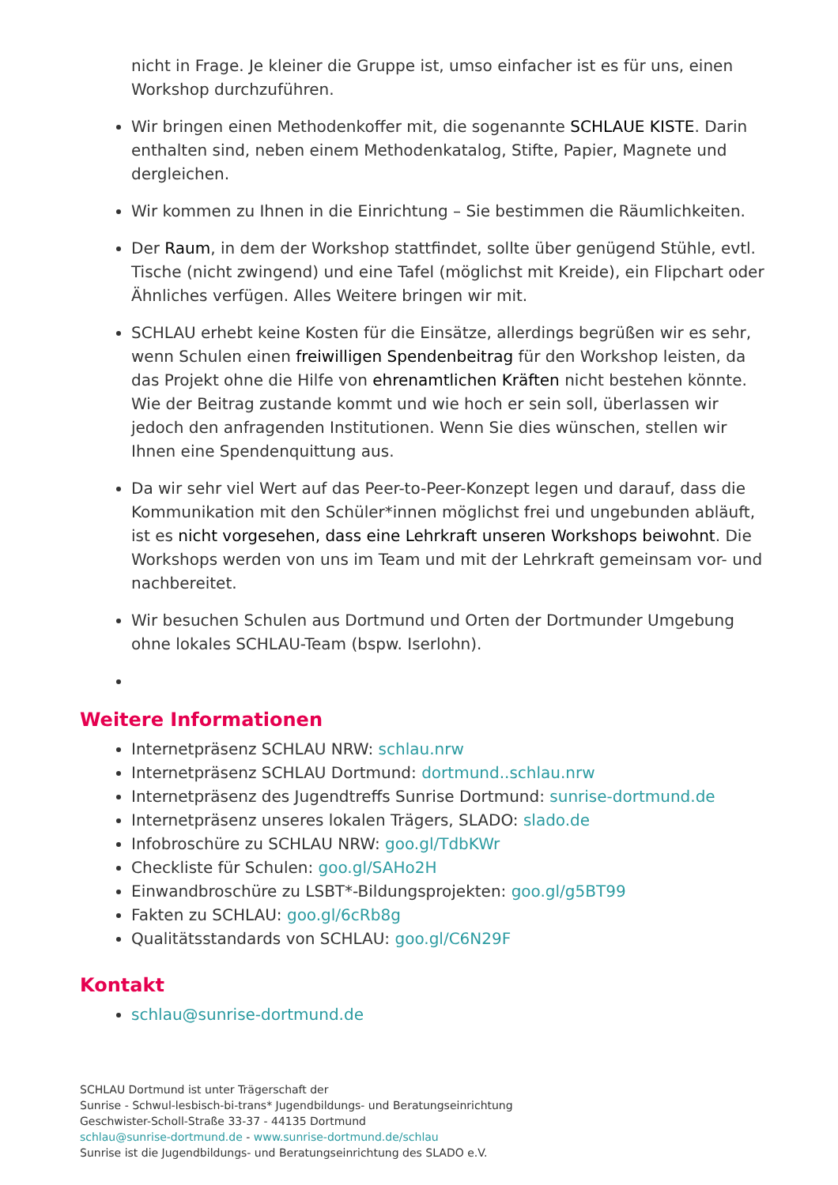nicht in Frage. Je kleiner die Gruppe ist, umso einfacher ist es für uns, einen Workshop durchzuführen.
Wir bringen einen Methodenkoffer mit, die sogenannte SCHLAUE KISTE. Darin enthalten sind, neben einem Methodenkatalog, Stifte, Papier, Magnete und dergleichen.
Wir kommen zu Ihnen in die Einrichtung – Sie bestimmen die Räumlichkeiten.
Der Raum, in dem der Workshop stattfindet, sollte über genügend Stühle, evtl. Tische (nicht zwingend) und eine Tafel (möglichst mit Kreide), ein Flipchart oder Ähnliches verfügen. Alles Weitere bringen wir mit.
SCHLAU erhebt keine Kosten für die Einsätze, allerdings begrüßen wir es sehr, wenn Schulen einen freiwilligen Spendenbeitrag für den Workshop leisten, da das Projekt ohne die Hilfe von ehrenamtlichen Kräften nicht bestehen könnte. Wie der Beitrag zustande kommt und wie hoch er sein soll, überlassen wir jedoch den anfragenden Institutionen. Wenn Sie dies wünschen, stellen wir Ihnen eine Spendenquittung aus.
Da wir sehr viel Wert auf das Peer-to-Peer-Konzept legen und darauf, dass die Kommunikation mit den Schüler*innen möglichst frei und ungebunden abläuft, ist es nicht vorgesehen, dass eine Lehrkraft unseren Workshops beiwohnt. Die Workshops werden von uns im Team und mit der Lehrkraft gemeinsam vor- und nachbereitet.
Wir besuchen Schulen aus Dortmund und Orten der Dortmunder Umgebung ohne lokales SCHLAU-Team (bspw. Iserlohn).
Weitere Informationen
Internetpräsenz SCHLAU NRW: schlau.nrw
Internetpräsenz SCHLAU Dortmund: dortmund..schlau.nrw
Internetpräsenz des Jugendtreffs Sunrise Dortmund: sunrise-dortmund.de
Internetpräsenz unseres lokalen Trägers, SLADO: slado.de
Infobroschüre zu SCHLAU NRW: goo.gl/TdbKWr
Checkliste für Schulen: goo.gl/SAHo2H
Einwandbroschüre zu LSBT*-Bildungsprojekten: goo.gl/g5BT99
Fakten zu SCHLAU: goo.gl/6cRb8g
Qualitätsstandards von SCHLAU: goo.gl/C6N29F
Kontakt
schlau@sunrise-dortmund.de
SCHLAU Dortmund ist unter Trägerschaft der
Sunrise - Schwul-lesbisch-bi-trans* Jugendbildungs- und Beratungseinrichtung
Geschwister-Scholl-Straße 33-37 - 44135 Dortmund
schlau@sunrise-dortmund.de - www.sunrise-dortmund.de/schlau
Sunrise ist die Jugendbildungs- und Beratungseinrichtung des SLADO e.V.